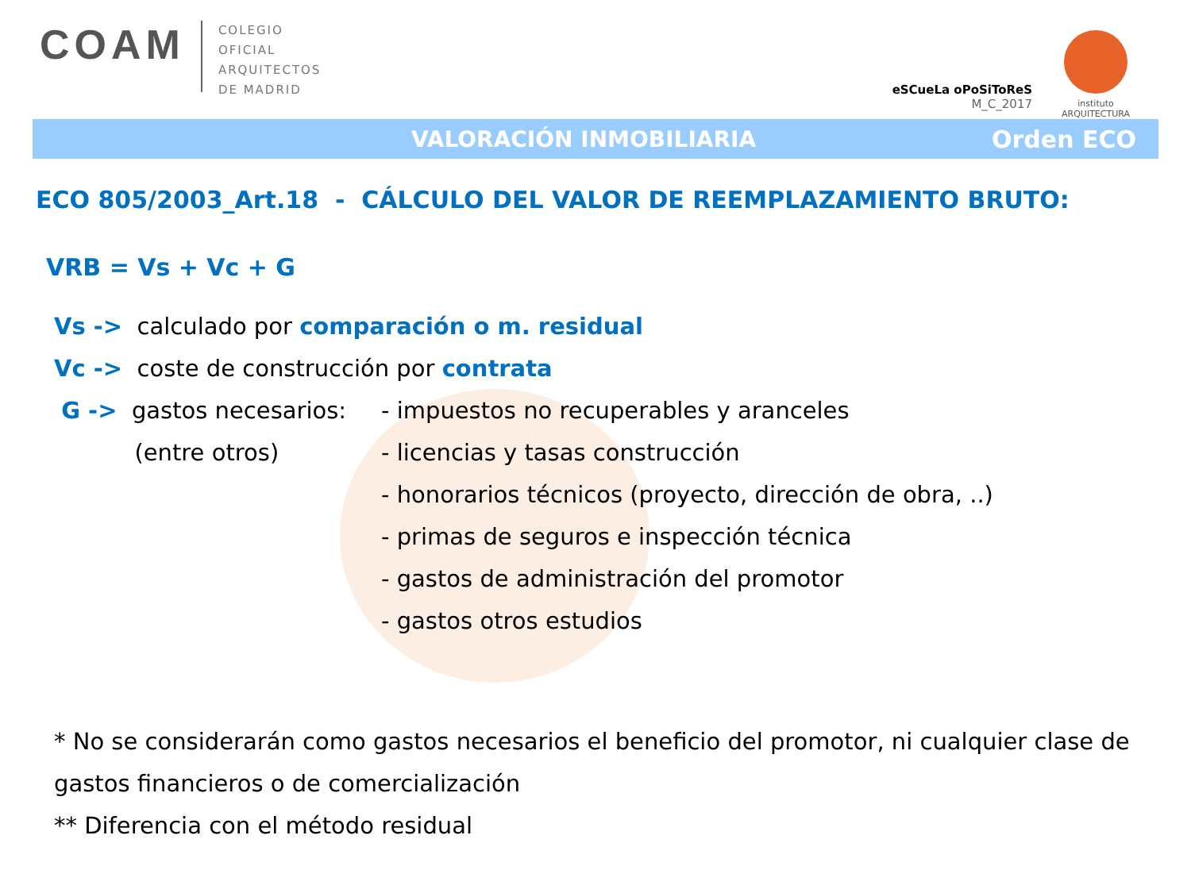COAM
COLEGIO
OFICIAL
ARQUITECTOS
DE MADRID
eSCueLa oPoSiToReS
M_C_2017
instituto
ARQUITECTURA
VALORACIÓN INMOBILIARIA Orden ECO
ECO 805/2003_Art.18 - CÁLCULO DEL VALOR DE REEMPLAZAMIENTO BRUTO:
VRB = Vs + Vc + G
Vs -> calculado por comparación o m. residual
Vc -> coste de construcción por contrata
G -> gastos necesarios: - impuestos no recuperables y aranceles
(entre otros) - licencias y tasas construcción
- honorarios técnicos (proyecto, dirección de obra, ..)
- primas de seguros e inspección técnica
- gastos de administración del promotor
- gastos otros estudios
* No se considerarán como gastos necesarios el beneficio del promotor, ni cualquier clase de gastos financieros o de comercialización
** Diferencia con el método residual